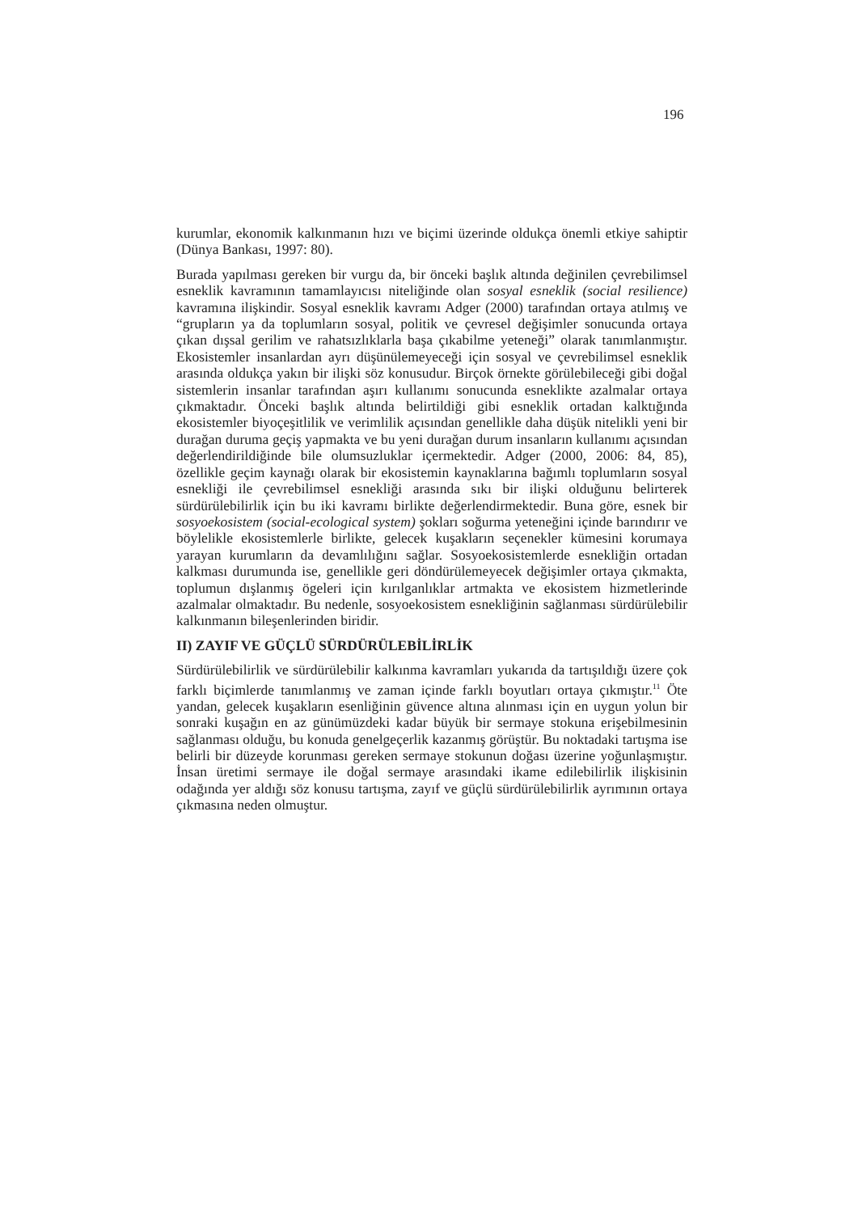196
kurumlar, ekonomik kalkınmanın hızı ve biçimi üzerinde oldukça önemli etkiye sahiptir (Dünya Bankası, 1997: 80).
Burada yapılması gereken bir vurgu da, bir önceki başlık altında değinilen çevrebilimsel esneklik kavramının tamamlayıcısı niteliğinde olan sosyal esneklik (social resilience) kavramına ilişkindir. Sosyal esneklik kavramı Adger (2000) tarafından ortaya atılmış ve “grupların ya da toplumların sosyal, politik ve çevresel değişimler sonucunda ortaya çıkan dışsal gerilim ve rahatsızlıklarla başa çıkabilme yeteneği” olarak tanımlanmıştır. Ekosistemler insanlardan ayrı düşünülemeyeceği için sosyal ve çevrebilimsel esneklik arasında oldukça yakın bir ilişki söz konusudur. Birçok örnekte görülebileceği gibi doğal sistemlerin insanlar tarafından aşırı kullanımı sonucunda esneklikte azalmalar ortaya çıkmaktadır. Önceki başlık altında belirtildiği gibi esneklik ortadan kalktığında ekosistemler biyoçeşitlilik ve verimlilik açısından genellikle daha düşük nitelikli yeni bir durağan duruma geçiş yapmakta ve bu yeni durağan durum insanların kullanımı açısından değerlendirildiğinde bile olumsuzluklar içermektedir. Adger (2000, 2006: 84, 85), özellikle geçim kaynağı olarak bir ekosistemin kaynaklarına bağımlı toplumların sosyal esnekliği ile çevrebilimsel esnekliği arasında sıkı bir ilişki olduğunu belirterek sürdürülebilirlik için bu iki kavramı birlikte değerlendirmektedir. Buna göre, esnek bir sosyoekosistem (social-ecological system) şokları soğurma yeteneğini içinde barındırır ve böylelikle ekosistemlerle birlikte, gelecek kuşakların seçenekler kümesini korumaya yarayan kurumların da devamlılığını sağlar. Sosyoekosistemlerde esnekliğin ortadan kalkması durumunda ise, genellikle geri döndürülemeyecek değişimler ortaya çıkmakta, toplumun dışlanmış ögeleri için kırılganlıklar artmakta ve ekosistem hizmetlerinde azalmalar olmaktadır. Bu nedenle, sosyoekosistem esnekliğinin sağlanması sürdürülebilir kalkınmanın bileşenlerinden biridir.
II) ZAYIF VE GÜÇLÜ SÜRDÜRÜLEBİLİRLİK
Sürdürülebilirlik ve sürdürülebilir kalkınma kavramları yukarıda da tartışıldığı üzere çok farklı biçimlerde tanımlanmış ve zaman içinde farklı boyutları ortaya çıkmıştır.<sup>11</sup> Öte yandan, gelecek kuşakların esenliğinin güvence altına alınması için en uygun yolun bir sonraki kuşağın en az günümüzdeki kadar büyük bir sermaye stokuna erişebilmesinin sağlanması olduğu, bu konuda genelgeçerlik kazanmış görüştür. Bu noktadaki tartışma ise belirli bir düzeyde korunması gereken sermaye stokunun doğası üzerine yoğunlaşmıştır. İnsan üretimi sermaye ile doğal sermaye arasındaki ikame edilebilirlik ilişkisinin odağında yer aldığı söz konusu tartışma, zayıf ve güçlü sürdürülebilirlik ayrımının ortaya çıkmasına neden olmuştur.